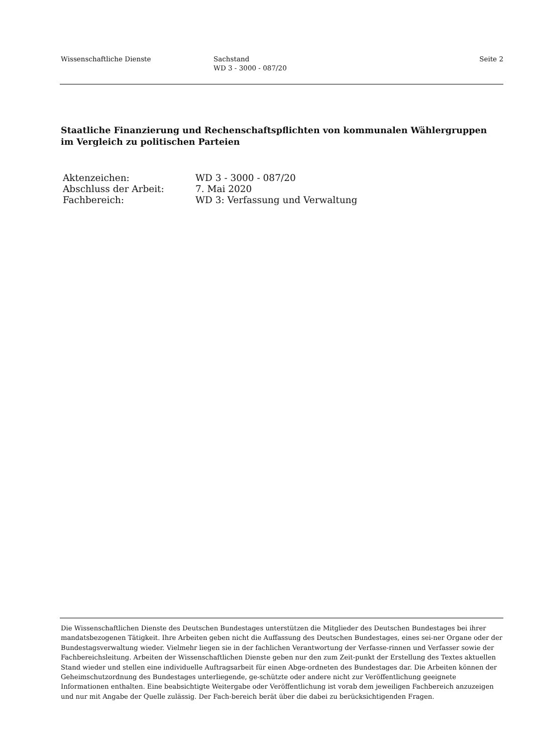Wissenschaftliche Dienste Sachstand
WD 3 - 3000 - 087/20
Seite 2
Staatliche Finanzierung und Rechenschaftspflichten von kommunalen Wählergruppen im Vergleich zu politischen Parteien
| Aktenzeichen: | WD 3 - 3000 - 087/20 |
| Abschluss der Arbeit: | 7. Mai 2020 |
| Fachbereich: | WD 3: Verfassung und Verwaltung |
Die Wissenschaftlichen Dienste des Deutschen Bundestages unterstützen die Mitglieder des Deutschen Bundestages bei ihrer mandatsbezogenen Tätigkeit. Ihre Arbeiten geben nicht die Auffassung des Deutschen Bundestages, eines sei-ner Organe oder der Bundestagsverwaltung wieder. Vielmehr liegen sie in der fachlichen Verantwortung der Verfasse-rinnen und Verfasser sowie der Fachbereichsleitung. Arbeiten der Wissenschaftlichen Dienste geben nur den zum Zeit-punkt der Erstellung des Textes aktuellen Stand wieder und stellen eine individuelle Auftragsarbeit für einen Abge-ordneten des Bundestages dar. Die Arbeiten können der Geheimschutzordnung des Bundestages unterliegende, ge-schützte oder andere nicht zur Veröffentlichung geeignete Informationen enthalten. Eine beabsichtigte Weitergabe oder Veröffentlichung ist vorab dem jeweiligen Fachbereich anzuzeigen und nur mit Angabe der Quelle zulässig. Der Fach-bereich berät über die dabei zu berücksichtigenden Fragen.